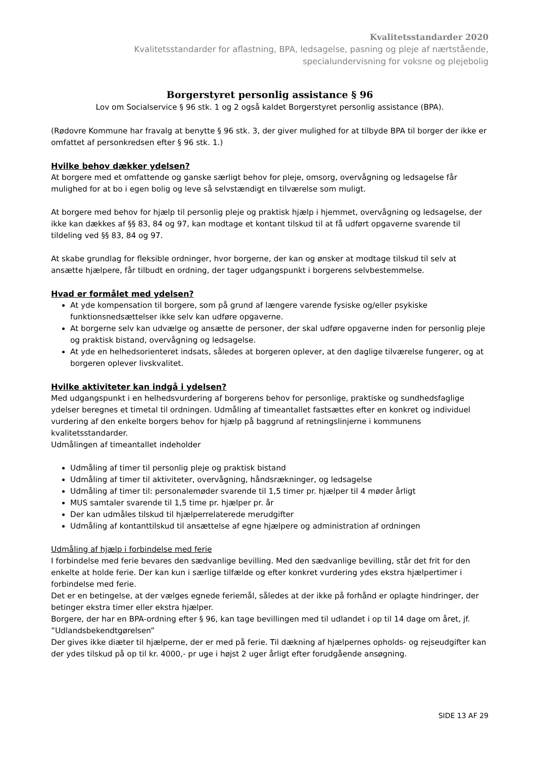Kvalitetsstandarder 2020
Kvalitetsstandarder for aflastning, BPA, ledsagelse, pasning og pleje af nærtstående,
specialundervisning for voksne og plejebolig
Borgerstyret personlig assistance § 96
Lov om Socialservice § 96 stk. 1 og 2 også kaldet Borgerstyret personlig assistance (BPA).
(Rødovre Kommune har fravalg at benytte § 96 stk. 3, der giver mulighed for at tilbyde BPA til borger der ikke er omfattet af personkredsen efter § 96 stk. 1.)
Hvilke behov dækker ydelsen?
At borgere med et omfattende og ganske særligt behov for pleje, omsorg, overvågning og ledsagelse får mulighed for at bo i egen bolig og leve så selvstændigt en tilværelse som muligt.
At borgere med behov for hjælp til personlig pleje og praktisk hjælp i hjemmet, overvågning og ledsagelse, der ikke kan dækkes af §§ 83, 84 og 97, kan modtage et kontant tilskud til at få udført opgaverne svarende til tildeling ved §§ 83, 84 og 97.
At skabe grundlag for fleksible ordninger, hvor borgerne, der kan og ønsker at modtage tilskud til selv at ansætte hjælpere, får tilbudt en ordning, der tager udgangspunkt i borgerens selvbestemmelse.
Hvad er formålet med ydelsen?
At yde kompensation til borgere, som på grund af længere varende fysiske og/eller psykiske funktionsnedsættelser ikke selv kan udføre opgaverne.
At borgerne selv kan udvælge og ansætte de personer, der skal udføre opgaverne inden for personlig pleje og praktisk bistand, overvågning og ledsagelse.
At yde en helhedsorienteret indsats, således at borgeren oplever, at den daglige tilværelse fungerer, og at borgeren oplever livskvalitet.
Hvilke aktiviteter kan indgå i ydelsen?
Med udgangspunkt i en helhedsvurdering af borgerens behov for personlige, praktiske og sundhedsfaglige ydelser beregnes et timetal til ordningen. Udmåling af timeantallet fastsættes efter en konkret og individuel vurdering af den enkelte borgers behov for hjælp på baggrund af retningslinjerne i kommunens kvalitetsstandarder.
Udmålingen af timeantallet indeholder
Udmåling af timer til personlig pleje og praktisk bistand
Udmåling af timer til aktiviteter, overvågning, håndsrækninger, og ledsagelse
Udmåling af timer til: personalemøder svarende til 1,5 timer pr. hjælper til 4 møder årligt
MUS samtaler svarende til 1,5 time pr. hjælper pr. år
Der kan udmåles tilskud til hjælperrelaterede merudgifter
Udmåling af kontanttilskud til ansættelse af egne hjælpere og administration af ordningen
Udmåling af hjælp i forbindelse med ferie
I forbindelse med ferie bevares den sædvanlige bevilling. Med den sædvanlige bevilling, står det frit for den enkelte at holde ferie. Der kan kun i særlige tilfælde og efter konkret vurdering ydes ekstra hjælpertimer i forbindelse med ferie.
Det er en betingelse, at der vælges egnede feriemål, således at der ikke på forhånd er oplagte hindringer, der betinger ekstra timer eller ekstra hjælper.
Borgere, der har en BPA-ordning efter § 96, kan tage bevillingen med til udlandet i op til 14 dage om året, jf. ”Udlandsbekendtgørelsen”
Der gives ikke diæter til hjælperne, der er med på ferie. Til dækning af hjælpernes opholds- og rejseudgifter kan der ydes tilskud på op til kr. 4000,- pr uge i højst 2 uger årligt efter forudgående ansøgning.
SIDE 13 AF 29